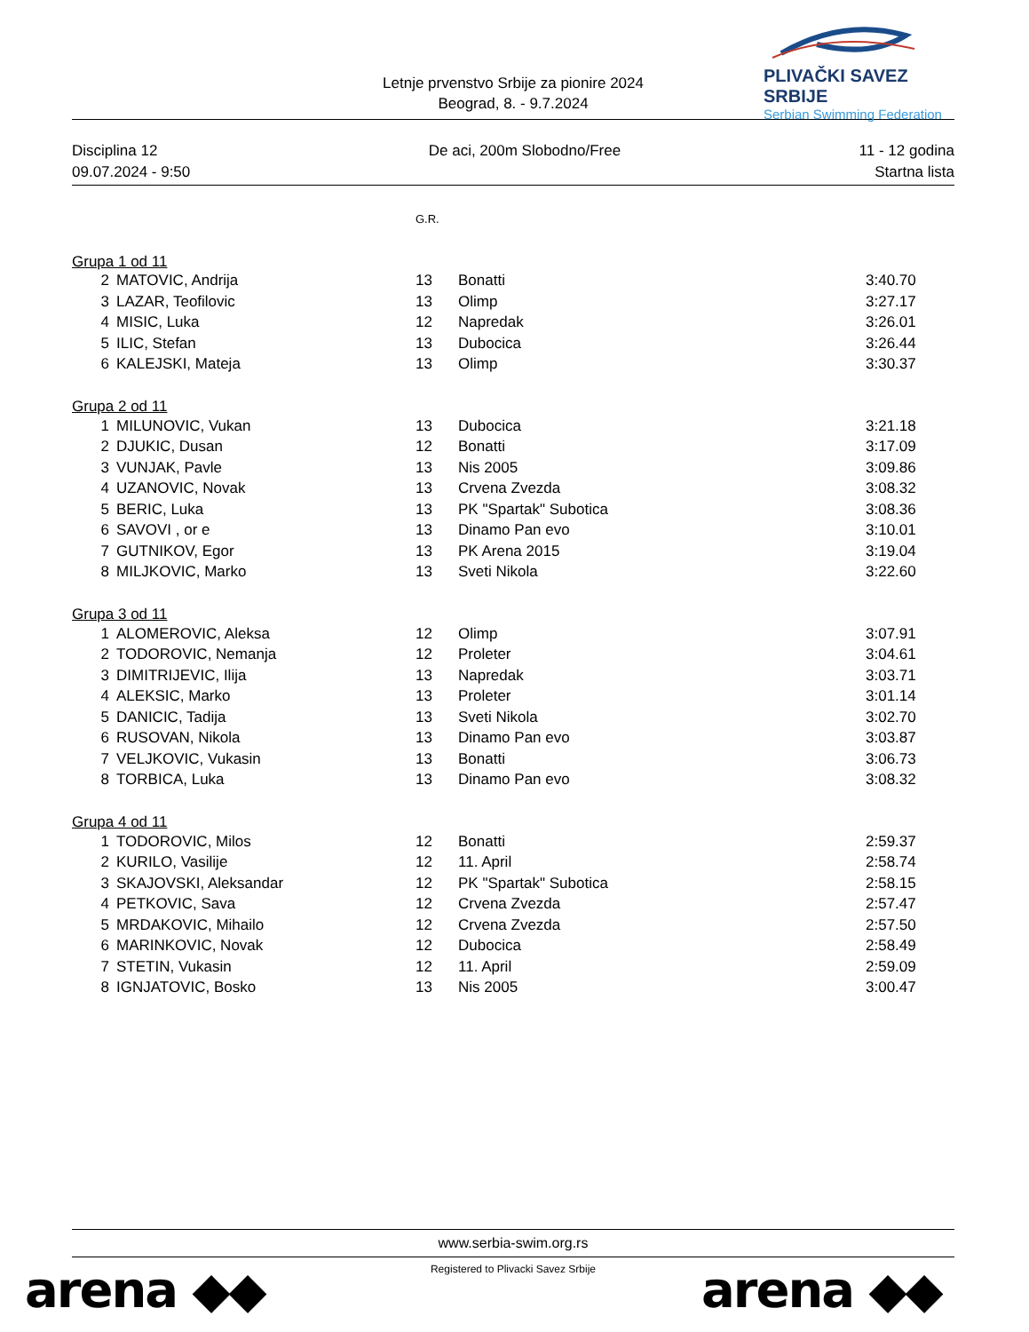Letnje prvenstvo Srbije za pionire 2024
Beograd, 8. - 9.7.2024
PLIVAČKI SAVEZ SRBIJE
Serbian Swimming Federation
Disciplina 12
09.07.2024 - 9:50
De aci, 200m Slobodno/Free 11 - 12 godina
Startna lista
| | | G.R. | | |
| Grupa 1 od 11 | | | | |
| 2 | MATOVIC, Andrija | 13 | Bonatti | 3:40.70 |
| 3 | LAZAR, Teofilovic | 13 | Olimp | 3:27.17 |
| 4 | MISIC, Luka | 12 | Napredak | 3:26.01 |
| 5 | ILIC, Stefan | 13 | Dubocica | 3:26.44 |
| 6 | KALEJSKI, Mateja | 13 | Olimp | 3:30.37 |
| Grupa 2 od 11 | | | | |
| 1 | MILUNOVIC, Vukan | 13 | Dubocica | 3:21.18 |
| 2 | DJUKIC, Dusan | 12 | Bonatti | 3:17.09 |
| 3 | VUNJAK, Pavle | 13 | Nis 2005 | 3:09.86 |
| 4 | UZANOVIC, Novak | 13 | Crvena Zvezda | 3:08.32 |
| 5 | BERIC, Luka | 13 | PK "Spartak" Subotica | 3:08.36 |
| 6 | SAVOVI , or e | 13 | Dinamo Pan evo | 3:10.01 |
| 7 | GUTNIKOV, Egor | 13 | PK Arena 2015 | 3:19.04 |
| 8 | MILJKOVIC, Marko | 13 | Sveti Nikola | 3:22.60 |
| Grupa 3 od 11 | | | | |
| 1 | ALOMEROVIC, Aleksa | 12 | Olimp | 3:07.91 |
| 2 | TODOROVIC, Nemanja | 12 | Proleter | 3:04.61 |
| 3 | DIMITRIJEVIC, Ilija | 13 | Napredak | 3:03.71 |
| 4 | ALEKSIC, Marko | 13 | Proleter | 3:01.14 |
| 5 | DANICIC, Tadija | 13 | Sveti Nikola | 3:02.70 |
| 6 | RUSOVAN, Nikola | 13 | Dinamo Pan evo | 3:03.87 |
| 7 | VELJKOVIC, Vukasin | 13 | Bonatti | 3:06.73 |
| 8 | TORBICA, Luka | 13 | Dinamo Pan evo | 3:08.32 |
| Grupa 4 od 11 | | | | |
| 1 | TODOROVIC, Milos | 12 | Bonatti | 2:59.37 |
| 2 | KURILO, Vasilije | 12 | 11. April | 2:58.74 |
| 3 | SKAJOVSKI, Aleksandar | 12 | PK "Spartak" Subotica | 2:58.15 |
| 4 | PETKOVIC, Sava | 12 | Crvena Zvezda | 2:57.47 |
| 5 | MRDAKOVIC, Mihailo | 12 | Crvena Zvezda | 2:57.50 |
| 6 | MARINKOVIC, Novak | 12 | Dubocica | 2:58.49 |
| 7 | STETIN, Vukasin | 12 | 11. April | 2:59.09 |
| 8 | IGNJATOVIC, Bosko | 13 | Nis 2005 | 3:00.47 |
www.serbia-swim.org.rs
Registered to Plivacki Savez Srbije
arena ◆◆ arena ◆◆